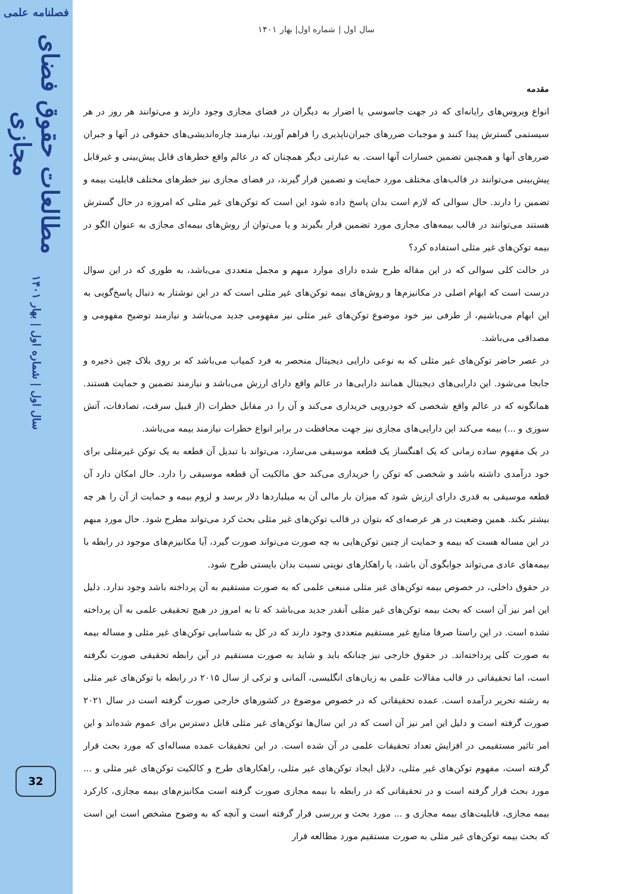فصلنامه علمی
مطالعات حقوق فضای مجازی
سال اول | شماره اول | بهار ۱۴۰۱
32
سال اول | شماره اول| بهار ۱۴۰۱
مقدمه
انواع ویروس‌های رایانه‌ای که در جهت جاسوسی یا اضرار به دیگران در فضای مجازی وجود دارند و می‌توانند هر روز در هر سیستمی گسترش پیدا کنند و موجبات ضررهای جبران‌ناپذیری را فراهم آورند، نیازمند چاره‌اندیشی‌های حقوقی در آنها و جبران ضررهای آنها و همچنین تضمین خسارات آنها است. به عبارتی دیگر همچنان که در عالم واقع خطرهای قابل پیش‌بینی و غیرقابل پیش‌بینی می‌توانند در قالب‌های مختلف مورد حمایت و تضمین قرار گیرند، در فضای مجازی نیز خطرهای مختلف قابلیت بیمه و تضمین را دارند. حال سوالی که لازم است بدان پاسخ داده شود این است که توکن‌های غیر مثلی که امروزه در حال گسترش هستند می‌توانند در قالب بیمه‌های مجازی مورد تضمین قرار بگیرند و یا می‌توان از روش‌های بیمه‌ای مجازی به عنوان الگو در بیمه توکن‌های غیر مثلی استفاده کرد؟
در حالت کلی سوالی که در این مقاله طرح شده دارای موارد مبهم و مجمل متعددی می‌باشد، به طوری که در این سوال درست است که ابهام اصلی در مکانیزم‌ها و روش‌های بیمه توکن‌های غیر مثلی است که در این نوشتار به دنبال پاسخ‌گویی به این ابهام می‌باشیم، از طرفی نیز خود موضوع توکن‌های غیر مثلی نیز مفهومی جدید می‌باشد و نیازمند توضیح مفهومی و مصداقی می‌باشد.
در عصر حاضر توکن‌های غیر مثلی که به نوعی دارایی دیجیتال منحصر به فرد کمیاب می‌باشد که بر روی بلاک چین ذخیره و جابجا می‌شود. این دارایی‌های دیجیتال همانند دارایی‌ها در عالم واقع دارای ارزش می‌باشد و نیازمند تضمین و حمایت هستند. همانگونه که در عالم واقع شخصی که خودرویی خریداری می‌کند و آن را در مقابل خطرات (از قبیل سرقت، تصادفات، آتش سوزی و ...) بیمه می‌کند این دارایی‌های مجازی نیز جهت محافظت در برابر انواع خطرات نیازمند بیمه می‌باشد.
در یک مفهوم ساده زمانی که یک اهنگساز یک قطعه موسیقی می‌سازد، می‌تواند با تبدیل آن قطعه به یک توکن غیرمثلی برای خود درآمدی داشته باشد و شخصی که توکن را خریداری می‌کند حق مالکیت آن قطعه موسیقی را دارد. حال امکان دارد آن قطعه موسیقی به قدری دارای ارزش شود که میزان بار مالی آن به میلیاردها دلار برسد و لزوم بیمه و حمایت از آن را هر چه بیشتر بکند. همین وضعیت در هر عرصه‌ای که بتوان در قالب توکن‌های غیر مثلی بحث کرد می‌تواند مطرح شود. حال مورد مبهم در این مساله هست که بیمه و حمایت از چنین توکن‌هایی به چه صورت می‌تواند صورت گیرد، آیا مکانیزم‌های موجود در رابطه با بیمه‌های عادی می‌تواند جوابگوی آن باشد، یا راهکارهای نوینی نسبت بدان بایستی طرح شود.
در حقوق داخلی، در خصوص بیمه توکن‌های غیر مثلی منبعی علمی که به صورت مستقیم به آن پرداخته باشد وجود ندارد. دلیل این امر نیز آن است که بحث بیمه توکن‌های غیر مثلی آنقدر جدید می‌باشد که تا به امروز در هیچ تحقیقی علمی به آن پرداخته نشده است. در این راستا صرفا منابع غیر مستقیم متعددی وجود دارند که در کل به شناسایی توکن‌های غیر مثلی و مساله بیمه به صورت کلی پرداخته‌اند. در حقوق خارجی نیز چنانکه باید و شاید به صورت مستقیم در آین رابطه تحقیقی صورت نگرفته است، اما تحقیقاتی در قالب مقالات علمی به زبان‌های انگلیسی، آلمانی و ترکی از سال ۲۰۱۵ در رابطه با توکن‌های غیر مثلی به رشته تحریر درآمده است. عمده تحقیقاتی که در خصوص موضوع در کشورهای خارجی صورت گرفته است در سال ۲۰۲۱ صورت گرفته است و دلیل این امر نیز آن است که در این سال‌ها توکن‌های غیر مثلی قابل دسترس برای عموم شده‌اند و این امر تاثیر مستقیمی در افزایش تعداد تحقیقات علمی در آن شده است. در این تحقیقات عمده مساله‌ای که مورد بحث قرار گرفته است، مفهوم توکن‌های غیر مثلی، دلایل ایجاد توکن‌های غیر مثلی، راهکارهای طرح و کالکیت توکن‌های غیر مثلی و ... مورد بحث قرار گرفته است و در تحقیقاتی که در رابطه با بیمه مجازی صورت گرفته است مکانیزم‌های بیمه مجازی، کارکرد بیمه مجازی، قابلیت‌های بیمه مجازی و ... مورد بحث و بررسی قرار گرفته است و آنچه که به وضوح مشخص است این است که بحث بیمه توکن‌های غیر مثلی به صورت مستقیم مورد مطالعه قرار